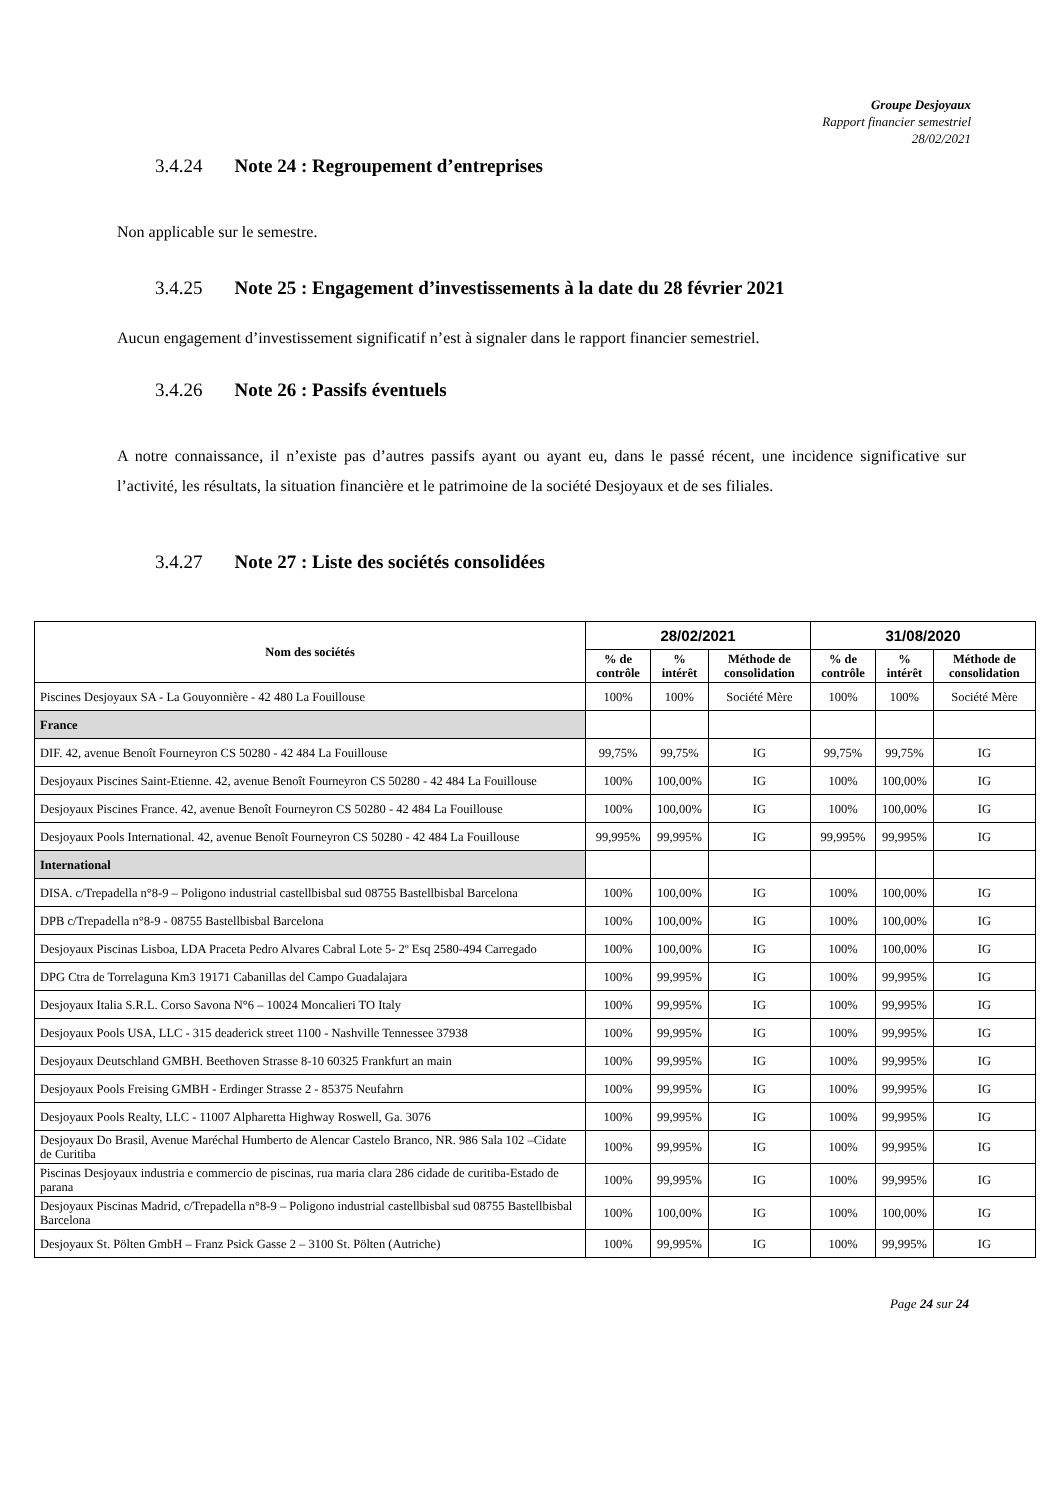Groupe Desjoyaux
Rapport financier semestriel
28/02/2021
3.4.24 Note 24 : Regroupement d’entreprises
Non applicable sur le semestre.
3.4.25 Note 25 : Engagement d’investissements à la date du 28 février 2021
Aucun engagement d’investissement significatif n’est à signaler dans le rapport financier semestriel.
3.4.26 Note 26 : Passifs éventuels
A notre connaissance, il n’existe pas d’autres passifs ayant ou ayant eu, dans le passé récent, une incidence significative sur l’activité, les résultats, la situation financière et le patrimoine de la société Desjoyaux et de ses filiales.
3.4.27 Note 27 : Liste des sociétés consolidées
| Nom des sociétés | 28/02/2021 | | | 31/08/2020 | | |
| --- | --- | --- | --- | --- | --- | --- |
| | % de contrôle | % intérêt | Méthode de consolidation | % de contrôle | % intérêt | Méthode de consolidation |
| Piscines Desjoyaux SA - La Gouyonnière - 42 480 La Fouillouse | 100% | 100% | Société Mère | 100% | 100% | Société Mère |
| France | | | | | | |
| DIF. 42, avenue Benoît Fourneyron CS 50280 - 42 484 La Fouillouse | 99,75% | 99,75% | IG | 99,75% | 99,75% | IG |
| Desjoyaux Piscines Saint-Etienne. 42, avenue Benoît Fourneyron CS 50280 - 42 484 La Fouillouse | 100% | 100,00% | IG | 100% | 100,00% | IG |
| Desjoyaux Piscines France. 42, avenue Benoît Fourneyron CS 50280 - 42 484 La Fouillouse | 100% | 100,00% | IG | 100% | 100,00% | IG |
| Desjoyaux Pools International. 42, avenue Benoît Fourneyron CS 50280 - 42 484 La Fouillouse | 99,995% | 99,995% | IG | 99,995% | 99,995% | IG |
| International | | | | | | |
| DISA. c/Trepadella n°8-9 – Poligono industrial castellbisbal sud 08755 Bastellbisbal Barcelona | 100% | 100,00% | IG | 100% | 100,00% | IG |
| DPB c/Trepadella n°8-9 - 08755 Bastellbisbal Barcelona | 100% | 100,00% | IG | 100% | 100,00% | IG |
| Desjoyaux Piscinas Lisboa, LDA Praceta Pedro Alvares Cabral Lote 5- 2º Esq 2580-494 Carregado | 100% | 100,00% | IG | 100% | 100,00% | IG |
| DPG Ctra de Torrelaguna Km3 19171 Cabanillas del Campo Guadalajara | 100% | 99,995% | IG | 100% | 99,995% | IG |
| Desjoyaux Italia S.R.L. Corso Savona N°6 – 10024 Moncalieri TO Italy | 100% | 99,995% | IG | 100% | 99,995% | IG |
| Desjoyaux Pools USA, LLC - 315 deaderick street 1100 - Nashville Tennessee 37938 | 100% | 99,995% | IG | 100% | 99,995% | IG |
| Desjoyaux Deutschland GMBH. Beethoven Strasse 8-10 60325 Frankfurt an main | 100% | 99,995% | IG | 100% | 99,995% | IG |
| Desjoyaux Pools Freising GMBH - Erdinger Strasse 2 - 85375 Neufahrn | 100% | 99,995% | IG | 100% | 99,995% | IG |
| Desjoyaux Pools Realty, LLC - 11007 Alpharetta Highway Roswell, Ga. 3076 | 100% | 99,995% | IG | 100% | 99,995% | IG |
| Desjoyaux Do Brasil, Avenue Maréchal Humberto de Alencar Castelo Branco, NR. 986 Sala 102 –Cidate de Curitiba | 100% | 99,995% | IG | 100% | 99,995% | IG |
| Piscinas Desjoyaux industria e commercio de piscinas, rua maria clara 286 cidade de curitiba-Estado de parana | 100% | 99,995% | IG | 100% | 99,995% | IG |
| Desjoyaux Piscinas Madrid, c/Trepadella n°8-9 – Poligono industrial castellbisbal sud 08755 Bastellbisbal Barcelona | 100% | 100,00% | IG | 100% | 100,00% | IG |
| Desjoyaux St. Pölten GmbH – Franz Psick Gasse 2 – 3100 St. Pölten (Autriche) | 100% | 99,995% | IG | 100% | 99,995% | IG |
Page 24 sur 24